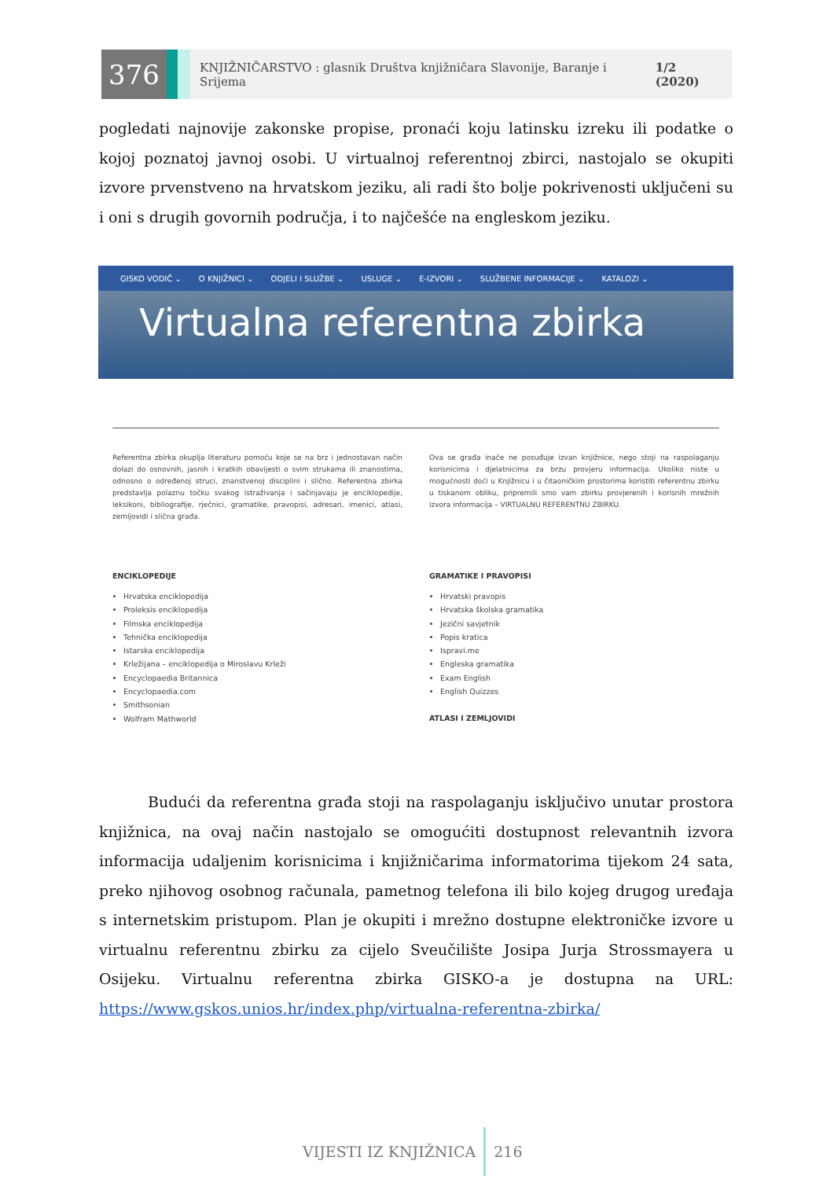376
KNJIŽNIČARSTVO : glasnik Društva knjižničara Slavonije, Baranje i Srijema 1/2 (2020)
pogledati najnovije zakonske propise, pronaći koju latinsku izreku ili podatke o kojoj poznatoj javnoj osobi. U virtualnoj referentnoj zbirci, nastojalo se okupiti izvore prvenstveno na hrvatskom jeziku, ali radi što bolje pokrivenosti uključeni su i oni s drugih govornih područja, i to najčešće na engleskom jeziku.
GISKO VODIČ ⌄ O KNJIŽNICI ⌄ ODJELI I SLUŽBE ⌄ USLUGE ⌄ E-IZVORI ⌄ SLUŽBENE INFORMACIJE ⌄ KATALOZI ⌄
Virtualna referentna zbirka
Referentna zbirka okuplja literaturu pomoću koje se na brz i jednostavan način dolazi do osnovnih, jasnih i kratkih obavijesti o svim strukama ili znanostima, odnosno o određenoj struci, znanstvenoj disciplini i slično. Referentna zbirka predstavlja polaznu točku svakog istraživanja i sačinjavaju je enciklopedije, leksikoni, bibliografije, rječnici, gramatike, pravopisi, adresari, imenici, atlasi, zemljovidi i slična građa.
ENCIKLOPEDIJE
Hrvatska enciklopedija
Proleksis enciklopedija
Filmska enciklopedija
Tehnička enciklopedija
Istarska enciklopedija
Krležijana – enciklopedija o Miroslavu Krleži
Encyclopaedia Britannica
Encyclopaedia.com
Smithsonian
Wolfram Mathworld
Ova se građa inače ne posuđuje izvan knjižnice, nego stoji na raspolaganju korisnicima i djelatnicima za brzu provjeru informacija. Ukoliko niste u mogućnosti doći u Knjižnicu i u čitaoničkim prostorima koristiti referentnu zbirku u tiskanom obliku, pripremili smo vam zbirku provjerenih i korisnih mrežnih izvora informacija – VIRTUALNU REFERENTNU ZBIRKU.
GRAMATIKE I PRAVOPISI
Hrvatski pravopis
Hrvatska školska gramatika
Jezični savjetnik
Popis kratica
Ispravi.me
Engleska gramatika
Exam English
English Quizzes
ATLASI I ZEMLJOVIDI
Budući da referentna građa stoji na raspolaganju isključivo unutar prostora knjižnica, na ovaj način nastojalo se omogućiti dostupnost relevantnih izvora informacija udaljenim korisnicima i knjižničarima informatorima tijekom 24 sata, preko njihovog osobnog računala, pametnog telefona ili bilo kojeg drugog uređaja s internetskim pristupom. Plan je okupiti i mrežno dostupne elektroničke izvore u virtualnu referentnu zbirku za cijelo Sveučilište Josipa Jurja Strossmayera u Osijeku. Virtualnu referentna zbirka GISKO-a je dostupna na URL: https://www.gskos.unios.hr/index.php/virtualna-referentna-zbirka/
VIJESTI IZ KNJIŽNICA 216